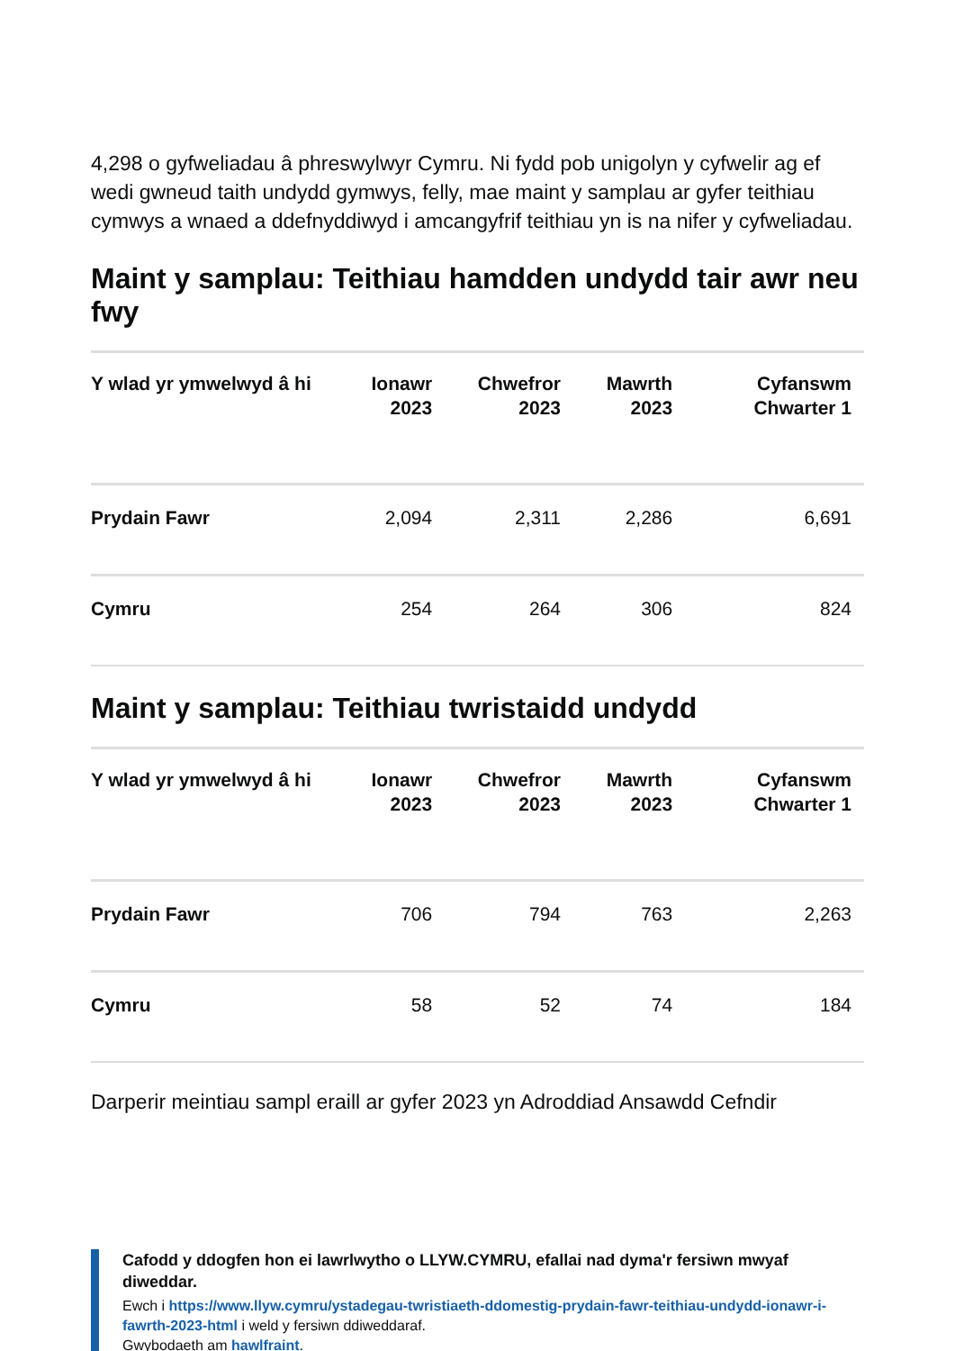4,298 o gyfweliadau â phreswylwyr Cymru. Ni fydd pob unigolyn y cyfwelir ag ef wedi gwneud taith undydd gymwys, felly, mae maint y samplau ar gyfer teithiau cymwys a wnaed a ddefnyddiwyd i amcangyfrif teithiau yn is na nifer y cyfweliadau.
Maint y samplau: Teithiau hamdden undydd tair awr neu fwy
| Y wlad yr ymwelwyd â hi | Ionawr 2023 | Chwefror 2023 | Mawrth 2023 | Cyfanswm Chwarter 1 |
| --- | --- | --- | --- | --- |
| Prydain Fawr | 2,094 | 2,311 | 2,286 | 6,691 |
| Cymru | 254 | 264 | 306 | 824 |
Maint y samplau: Teithiau twristaidd undydd
| Y wlad yr ymwelwyd â hi | Ionawr 2023 | Chwefror 2023 | Mawrth 2023 | Cyfanswm Chwarter 1 |
| --- | --- | --- | --- | --- |
| Prydain Fawr | 706 | 794 | 763 | 2,263 |
| Cymru | 58 | 52 | 74 | 184 |
Darperir meintiau sampl eraill ar gyfer 2023 yn Adroddiad Ansawdd Cefndir
Cafodd y ddogfen hon ei lawrlwytho o LLYW.CYMRU, efallai nad dyma'r fersiwn mwyaf diweddar.
Ewch i https://www.llyw.cymru/ystadegau-twristiaeth-ddomestig-prydain-fawr-teithiau-undydd-ionawr-i-fawrth-2023-html i weld y fersiwn ddiweddaraf.
Gwybodaeth am hawlfraint.